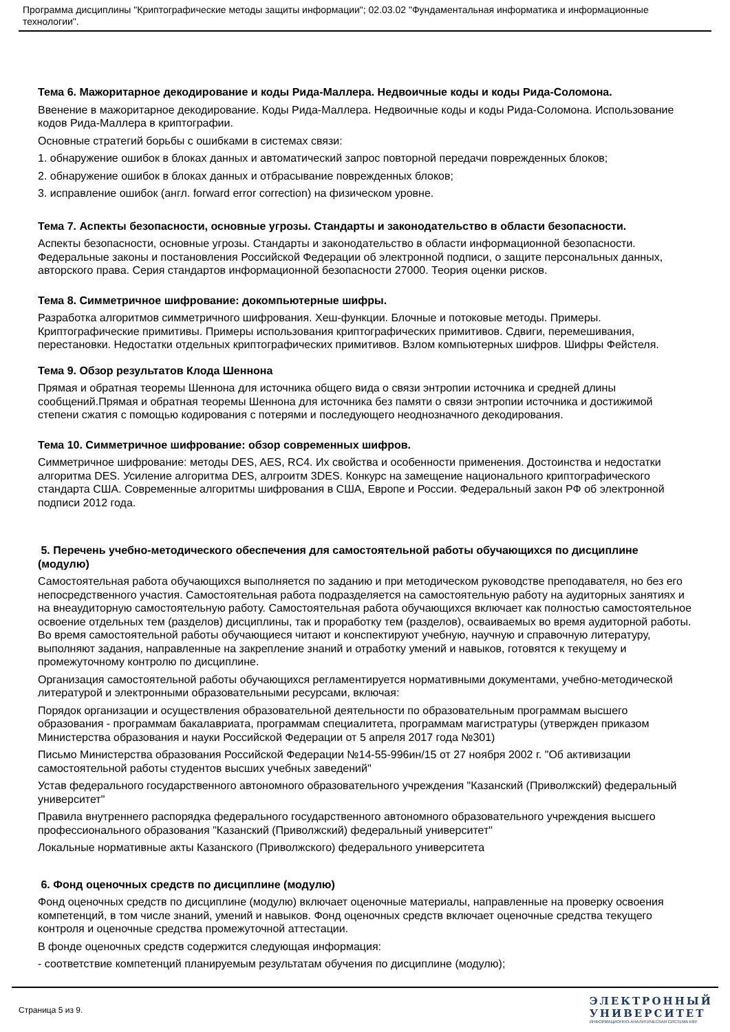Программа дисциплины "Криптографические методы защиты информации"; 02.03.02 "Фундаментальная информатика и информационные технологии".
Тема 6. Мажоритарное декодирование и коды Рида-Маллера. Недвоичные коды и коды Рида-Соломона.
Ввенение в мажоритарное декодирование. Коды Рида-Маллера. Недвоичные коды и коды Рида-Соломона. Использование кодов Рида-Маллера в криптографии.
Основные стратегий борьбы с ошибками в системах связи:
1. обнаружение ошибок в блоках данных и автоматический запрос повторной передачи поврежденных блоков;
2. обнаружение ошибок в блоках данных и отбрасывание поврежденных блоков;
3. исправление ошибок (англ. forward error correction) на физическом уровне.
Тема 7. Аспекты безопасности, основные угрозы. Стандарты и законодательство в области безопасности.
Аспекты безопасности, основные угрозы. Стандарты и законодательство в области информационной безопасности. Федеральные законы и постановления Российской Федерации об электронной подписи, о защите персональных данных, авторского права. Серия стандартов информационной безопасности 27000. Теория оценки рисков.
Тема 8. Симметричное шифрование: докомпьютерные шифры.
Разработка алгоритмов симметричного шифрования. Хеш-функции. Блочные и потоковые методы. Примеры. Криптографические примитивы. Примеры использования криптографических примитивов. Сдвиги, перемешивания, перестановки. Недостатки отдельных криптографических примитивов. Взлом компьютерных шифров. Шифры Фейстеля.
Тема 9. Обзор результатов Клода Шеннона
Прямая и обратная теоремы Шеннона для источника общего вида о связи энтропии источника и средней длины сообщений.Прямая и обратная теоремы Шеннона для источника без памяти о связи энтропии источника и достижимой степени сжатия с помощью кодирования с потерями и последующего неоднозначного декодирования.
Тема 10. Симметричное шифрование: обзор современных шифров.
Симметричное шифрование: методы DES, AES, RC4. Их свойства и особенности применения. Достоинства и недостатки алгоритма DES. Усиление алгоритма DES, алгроитм 3DES. Конкурс на замещение национального криптографического стандарта США. Современные алгоритмы шифрования в США, Европе и России. Федеральный закон РФ об электронной подписи 2012 года.
5. Перечень учебно-методического обеспечения для самостоятельной работы обучающихся по дисциплине (модулю)
Самостоятельная работа обучающихся выполняется по заданию и при методическом руководстве преподавателя, но без его непосредственного участия. Самостоятельная работа подразделяется на самостоятельную работу на аудиторных занятиях и на внеаудиторную самостоятельную работу. Самостоятельная работа обучающихся включает как полностью самостоятельное освоение отдельных тем (разделов) дисциплины, так и проработку тем (разделов), осваиваемых во время аудиторной работы. Во время самостоятельной работы обучающиеся читают и конспектируют учебную, научную и справочную литературу, выполняют задания, направленные на закрепление знаний и отработку умений и навыков, готовятся к текущему и промежуточному контролю по дисциплине.
Организация самостоятельной работы обучающихся регламентируется нормативными документами, учебно-методической литературой и электронными образовательными ресурсами, включая:
Порядок организации и осуществления образовательной деятельности по образовательным программам высшего образования - программам бакалавриата, программам специалитета, программам магистратуры (утвержден приказом Министерства образования и науки Российской Федерации от 5 апреля 2017 года №301)
Письмо Министерства образования Российской Федерации №14-55-996ин/15 от 27 ноября 2002 г. "Об активизации самостоятельной работы студентов высших учебных заведений"
Устав федерального государственного автономного образовательного учреждения "Казанский (Приволжский) федеральный университет"
Правила внутреннего распорядка федерального государственного автономного образовательного учреждения высшего профессионального образования "Казанский (Приволжский) федеральный университет"
Локальные нормативные акты Казанского (Приволжского) федерального университета
6. Фонд оценочных средств по дисциплине (модулю)
Фонд оценочных средств по дисциплине (модулю) включает оценочные материалы, направленные на проверку освоения компетенций, в том числе знаний, умений и навыков. Фонд оценочных средств включает оценочные средства текущего контроля и оценочные средства промежуточной аттестации.
В фонде оценочных средств содержится следующая информация:
- соответствие компетенций планируемым результатам обучения по дисциплине (модулю);
Страница 5 из 9.
ЭЛЕКТРОННЫЙ
УНИВЕРСИТЕТ
ИНФОРМАЦИОННО-АНАЛИТИЧЕСКАЯ СИСТЕМА КФУ